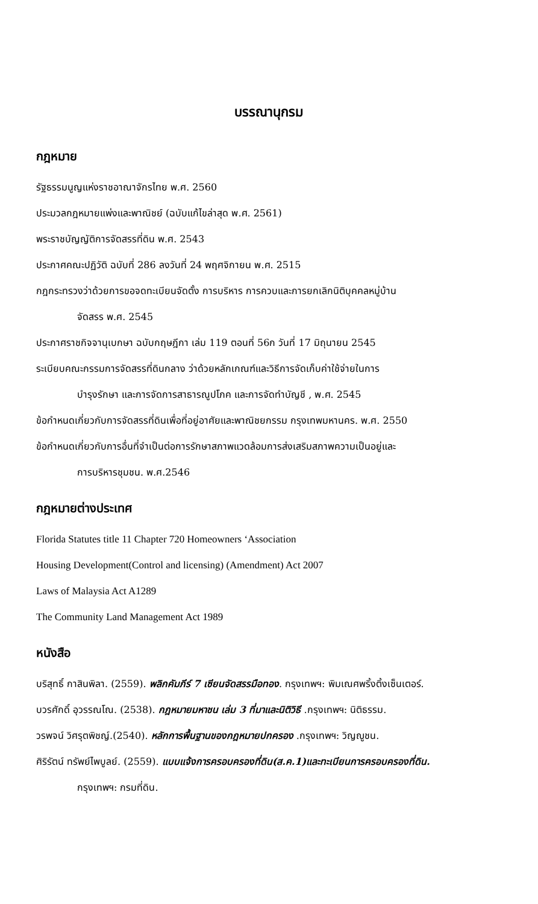บรรณานุกรม
กฎหมาย
รัฐธรรมนูญแห่งราชอาณาจักรไทย พ.ศ. 2560
ประมวลกฎหมายแพ่งและพาณิชย์ (ฉบับแก้ไขล่าสุด พ.ศ. 2561)
พระราชบัญญัติการจัดสรรที่ดิน พ.ศ. 2543
ประกาศคณะปฏิวัติ ฉบับที่ 286 ลงวันที่ 24 พฤศจิกายน พ.ศ. 2515
กฎกระทรวงว่าด้วยการขอจดทะเบียนจัดตั้ง การบริหาร การควบและการยกเลิกนิติบุคคลหมู่บ้าน
จัดสรร พ.ศ. 2545
ประกาศราชกิจจานุเบกษา ฉบับกฤษฎีกา เล่ม 119 ตอนที่ 56ก วันที่ 17 มิถุนายน 2545
ระเบียบคณะกรรมการจัดสรรที่ดินกลาง ว่าด้วยหลักเกณฑ์และวิธีการจัดเก็บค่าใช้จ่ายในการ
บำรุงรักษา และการจัดการสาธารณูปโภค และการจัดทำบัญชี , พ.ศ. 2545
ข้อกำหนดเกี่ยวกับการจัดสรรที่ดินเพื่อที่อยู่อาศัยและพาณิชยกรรม กรุงเทพมหานคร. พ.ศ. 2550
ข้อกำหนดเกี่ยวกับการอื่นที่จำเป็นต่อการรักษาสภาพแวดล้อมการส่งเสริมสภาพความเป็นอยู่และ
การบริหารชุมชน. พ.ศ.2546
กฎหมายต่างประเทศ
Florida Statutes title 11 Chapter 720 Homeowners ‘Association
Housing Development(Control and licensing) (Amendment) Act 2007
Laws of Malaysia Act A1289
The Community Land Management Act 1989
หนังสือ
บริสุทธิ์ กาสินพิลา. (2559). พลิกคัมภีร์ 7 เซียนจัดสรรมือทอง. กรุงเทพฯ: พิมเณศพริ้งติ้งเซ็นเตอร์.
บวรศักดิ์ อุวรรณโณ. (2538). กฎหมายมหาชน เล่ม 3 ที่มาและนิติวิธี .กรุงเทพฯ: นิติธรรม.
วรพจน์ วิศรุตพิชญ์.(2540). หลักการพื้นฐานของกฎหมายปกครอง .กรุงเทพฯ: วิญญูชน.
ศิริรัตน์ ทรัพย์ไพบูลย์. (2559). แบบแจ้งการครอบครองที่ดิน(ส.ค.1)และทะเบียนการครอบครองที่ดิน.
กรุงเทพฯ: กรมที่ดิน.